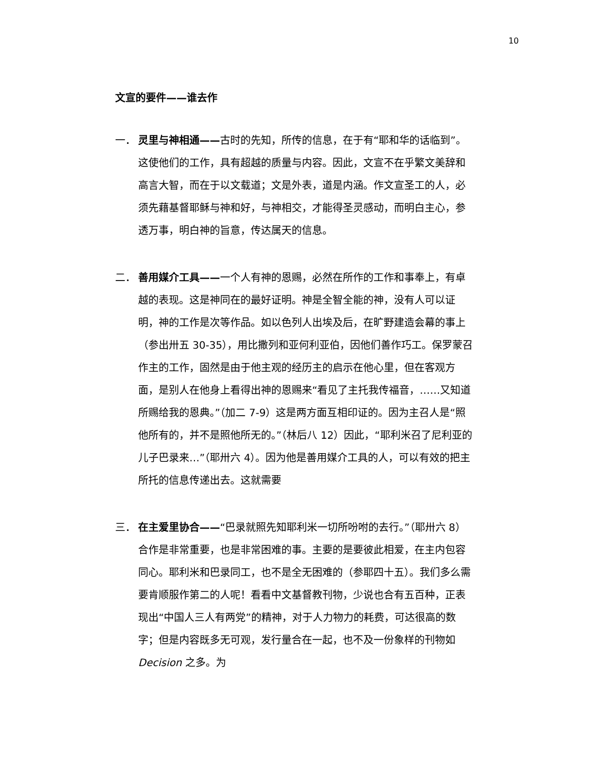10
文宣的要件——谁去作
一． 灵里与神相通——古时的先知，所传的信息，在于有“耶和华的话临到”。这使他们的工作，具有超越的质量与内容。因此，文宣不在乎繁文美辞和高言大智，而在于以文载道；文是外表，道是内涵。作文宣圣工的人，必须先藉基督耶稣与神和好，与神相交，才能得圣灵感动，而明白主心，参透万事，明白神的旨意，传达属天的信息。
二． 善用媒介工具——一个人有神的恩赐，必然在所作的工作和事奉上，有卓越的表现。这是神同在的最好证明。神是全智全能的神，没有人可以证明，神的工作是次等作品。如以色列人出埃及后，在旷野建造会幕的事上（参出卅五 30-35），用比撒列和亚何利亚伯，因他们善作巧工。保罗蒙召作主的工作，固然是由于他主观的经历主的启示在他心里，但在客观方面，是别人在他身上看得出神的恩赐来“看见了主托我传福音，……又知道所赐给我的恩典。”（加二 7-9）这是两方面互相印证的。因为主召人是“照他所有的，并不是照他所无的。”（林后八 12）因此，“耶利米召了尼利亚的儿子巴录来…”（耶卅六 4）。因为他是善用媒介工具的人，可以有效的把主所托的信息传递出去。这就需要
三． 在主爱里协合——“巴录就照先知耶利米一切所吩咐的去行。”（耶卅六 8）合作是非常重要，也是非常困难的事。主要的是要彼此相爱，在主内包容同心。耶利米和巴录同工，也不是全无困难的（参耶四十五）。我们多么需要肯顺服作第二的人呢！看看中文基督教刊物，少说也合有五百种，正表现出“中国人三人有两党”的精神，对于人力物力的耗费，可达很高的数字；但是内容既多无可观，发行量合在一起，也不及一份象样的刊物如 Decision 之多。为